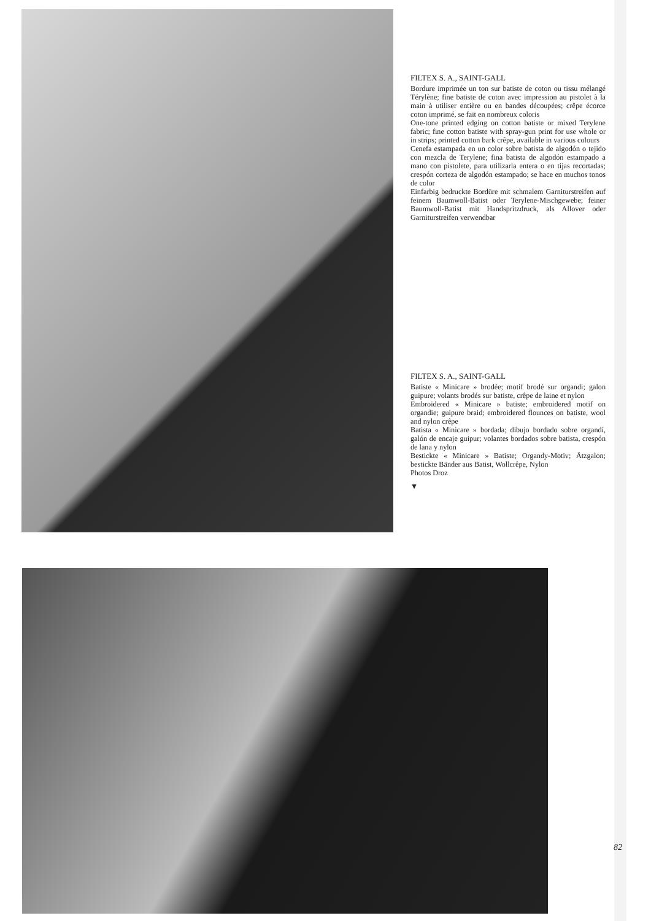FILTEX S. A., SAINT-GALL
Bordure imprimée un ton sur batiste de coton ou tissu mélangé Térylène; fine batiste de coton avec impression au pistolet à la main à utiliser entière ou en bandes découpées; crêpe écorce coton imprimé, se fait en nombreux coloris
One-tone printed edging on cotton batiste or mixed Terylene fabric; fine cotton batiste with spray-gun print for use whole or in strips; printed cotton bark crêpe, available in various colours
Cenefa estampada en un color sobre batista de algodón o tejido con mezcla de Terylene; fina batista de algodón estampado a mano con pistolete, para utilizarla entera o en tijas recortadas; crespón corteza de algodón estampado; se hace en muchos tonos de color
Einfarbig bedruckte Bordüre mit schmalem Garniturstreifen auf feinem Baumwoll-Batist oder Terylene-Mischgewebe; feiner Baumwoll-Batist mit Handspritzdruck, als Allover oder Garniturstreifen verwendbar
FILTEX S. A., SAINT-GALL
Batiste « Minicare » brodée; motif brodé sur organdi; galon guipure; volants brodés sur batiste, crêpe de laine et nylon
Embroidered « Minicare » batiste; embroidered motif on organdie; guipure braid; embroidered flounces on batiste, wool and nylon crêpe
Batista « Minicare » bordada; dibujo bordado sobre organdí, galón de encaje guipur; volantes bordados sobre batista, crespón de lana y nylon
Bestickte « Minicare » Batiste; Organdy-Motiv; Ätzgalon; bestickte Bänder aus Batist, Wollcrêpe, Nylon
Photos Droz
▼
82